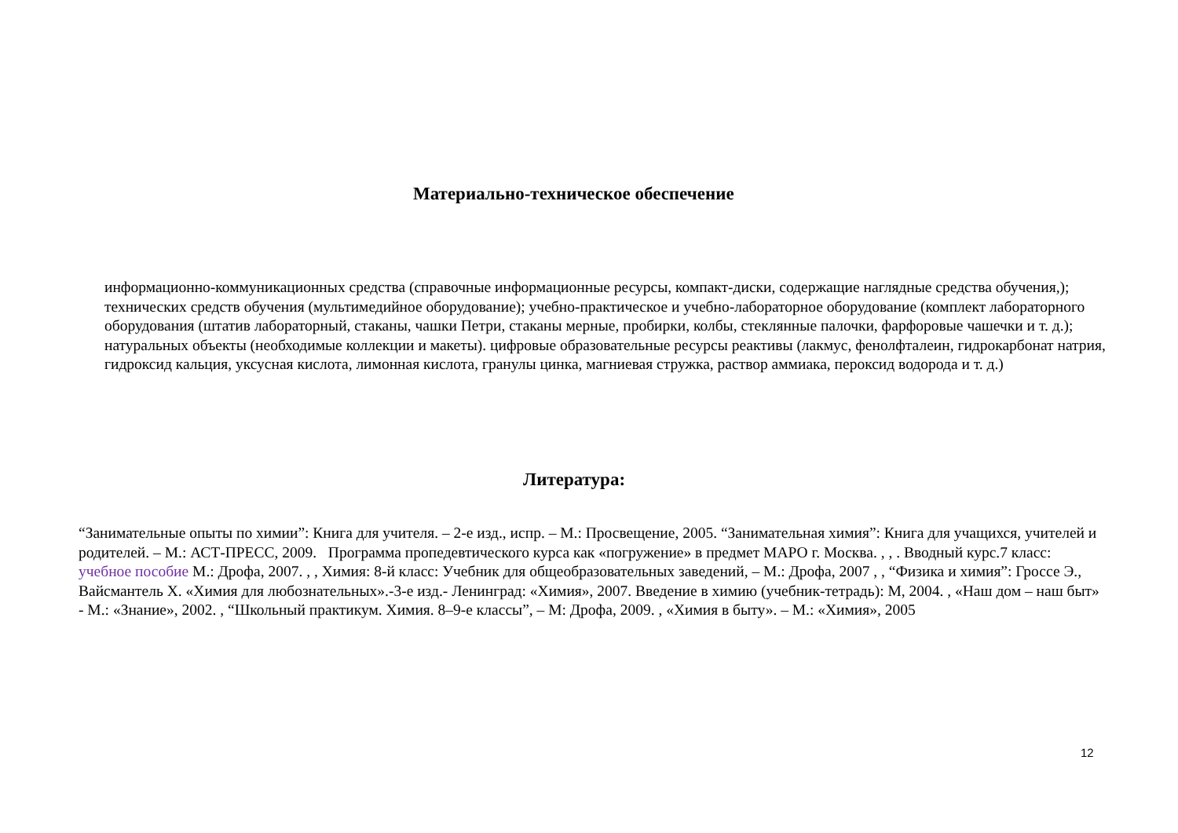Материально-техническое обеспечение
информационно-коммуникационных средства (справочные информационные ресурсы, компакт-диски, содержащие наглядные средства обучения,); технических средств обучения (мультимедийное оборудование); учебно-практическое и учебно-лабораторное оборудование (комплект лабораторного оборудования (штатив лабораторный, стаканы, чашки Петри, стаканы мерные, пробирки, колбы, стеклянные палочки, фарфоровые чашечки и т. д.); натуральных объекты (необходимые коллекции и макеты). цифровые образовательные ресурсы реактивы (лакмус, фенолфталеин, гидрокарбонат натрия, гидроксид кальция, уксусная кислота, лимонная кислота, гранулы цинка, магниевая стружка, раствор аммиака, пероксид водорода и т. д.)
Литература:
“Занимательные опыты по химии”: Книга для учителя. – 2-е изд., испр. – М.: Просвещение, 2005. “Занимательная химия”: Книга для учащихся, учителей и родителей. – М.: АСТ-ПРЕСС, 2009. Программа пропедевтического курса как «погружение» в предмет МАРО г. Москва. , , . Вводный курс.7 класс: учебное пособие М.: Дрофа, 2007. , , Химия: 8-й класс: Учебник для общеобразовательных заведений, – М.: Дрофа, 2007 , , “Физика и химия”: Гроссе Э., Вайсмантель Х. «Химия для любознательных».-3-е изд.- Ленинград: «Химия», 2007. Введение в химию (учебник-тетрадь): М, 2004. , «Наш дом – наш быт» - М.: «Знание», 2002. , “Школьный практикум. Химия. 8–9-е классы”, – М: Дрофа, 2009. , «Химия в быту». – М.: «Химия», 2005
12